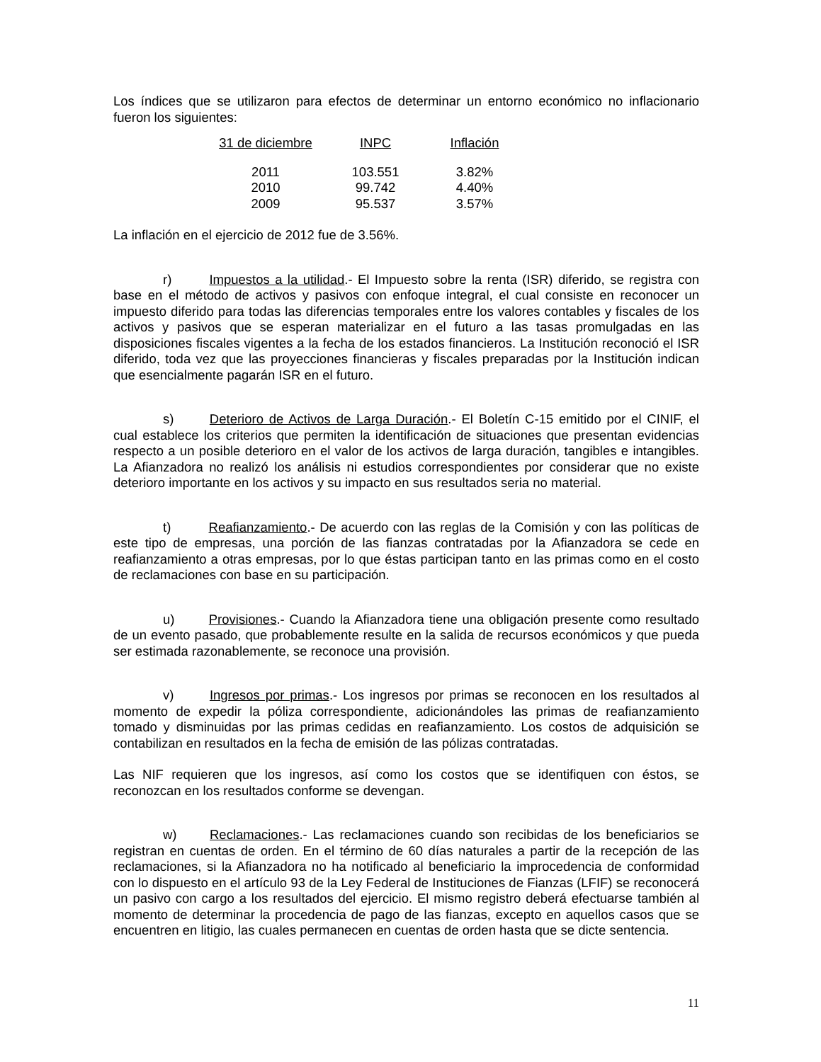Los índices que se utilizaron para efectos de determinar un entorno económico no inflacionario fueron los siguientes:
| 31 de diciembre | INPC | Inflación |
| --- | --- | --- |
| 2011 | 103.551 | 3.82% |
| 2010 | 99.742 | 4.40% |
| 2009 | 95.537 | 3.57% |
La inflación en el ejercicio de 2012 fue de 3.56%.
r) Impuestos a la utilidad.- El Impuesto sobre la renta (ISR) diferido, se registra con base en el método de activos y pasivos con enfoque integral, el cual consiste en reconocer un impuesto diferido para todas las diferencias temporales entre los valores contables y fiscales de los activos y pasivos que se esperan materializar en el futuro a las tasas promulgadas en las disposiciones fiscales vigentes a la fecha de los estados financieros. La Institución reconoció el ISR diferido, toda vez que las proyecciones financieras y fiscales preparadas por la Institución indican que esencialmente pagarán ISR en el futuro.
s) Deterioro de Activos de Larga Duración.- El Boletín C-15 emitido por el CINIF, el cual establece los criterios que permiten la identificación de situaciones que presentan evidencias respecto a un posible deterioro en el valor de los activos de larga duración, tangibles e intangibles. La Afianzadora no realizó los análisis ni estudios correspondientes por considerar que no existe deterioro importante en los activos y su impacto en sus resultados seria no material.
t) Reafianzamiento.- De acuerdo con las reglas de la Comisión y con las políticas de este tipo de empresas, una porción de las fianzas contratadas por la Afianzadora se cede en reafianzamiento a otras empresas, por lo que éstas participan tanto en las primas como en el costo de reclamaciones con base en su participación.
u) Provisiones.- Cuando la Afianzadora tiene una obligación presente como resultado de un evento pasado, que probablemente resulte en la salida de recursos económicos y que pueda ser estimada razonablemente, se reconoce una provisión.
v) Ingresos por primas.- Los ingresos por primas se reconocen en los resultados al momento de expedir la póliza correspondiente, adicionándoles las primas de reafianzamiento tomado y disminuidas por las primas cedidas en reafianzamiento. Los costos de adquisición se contabilizan en resultados en la fecha de emisión de las pólizas contratadas.
Las NIF requieren que los ingresos, así como los costos que se identifiquen con éstos, se reconozcan en los resultados conforme se devengan.
w) Reclamaciones.- Las reclamaciones cuando son recibidas de los beneficiarios se registran en cuentas de orden. En el término de 60 días naturales a partir de la recepción de las reclamaciones, si la Afianzadora no ha notificado al beneficiario la improcedencia de conformidad con lo dispuesto en el artículo 93 de la Ley Federal de Instituciones de Fianzas (LFIF) se reconocerá un pasivo con cargo a los resultados del ejercicio. El mismo registro deberá efectuarse también al momento de determinar la procedencia de pago de las fianzas, excepto en aquellos casos que se encuentren en litigio, las cuales permanecen en cuentas de orden hasta que se dicte sentencia.
11